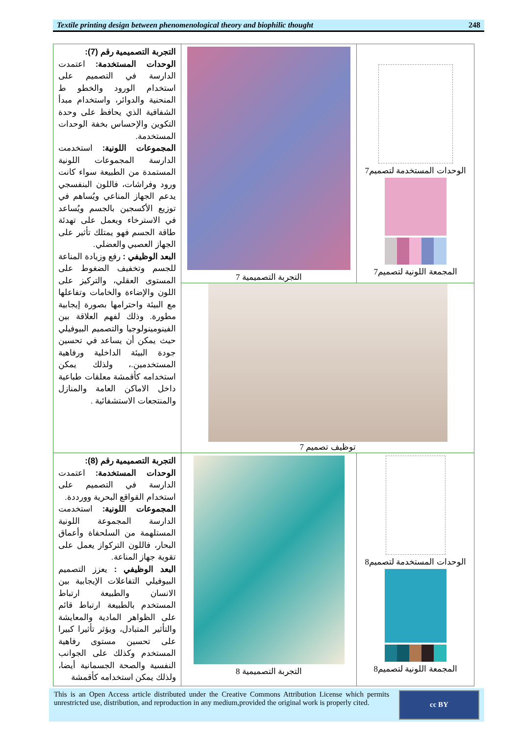Textile printing design between phenomenological theory and biophilic thought 248
| التجربة التصميمية رقم (7): الوحدات المستخدمة: اعتمدت الدارسة في التصميم على استخدام الورود والخطو ط المنحنية والدوائر، واستخدام مبدأ الشفافية الذي يحافظ على وحدة التكوين والإحساس بخفة الوحدات المستخدمة. المجموعات اللونية: استخدمت الدارسة المجموعات اللونية المستمدة من الطبيعة سواء كانت ورود وفراشات، فاللون البنفسجي يدعم الجهاز المناعي ويُساهم في توزيع الأكسجين بالجسم ويُساعد في الاسترخاء ويعمل على تهدئة طاقة الجسم فهو يمتلك تأثير على الجهاز العصبي والعضلي. البعد الوظيفي : رفع وزيادة المناعة للجسم وتخفيف الضغوط على المستوى العقلي، والتركيز على اللون والإضاءة والخامات وتفاعلها مع البيئة واحترامها بصورة إيجابية مطورة. وذلك لفهم العلاقة بين الفينومينولوجيا والتصميم البيوفيلي حيث يمكن أن يساعد في تحسين جودة البيئة الداخلية ورفاهية المستخدمين.، ولذلك يمكن استخدامه كأقمشة معلقات طباعية داخل الاماكن العامة والمنازل والمنتجعات الاستشفائية . | التجربة التصميمية 7 | الوحدات المستخدمة لتصميم7 المجمعة اللونية لتصميم7 |
| | توظيف تصميم 7 | |
| التجربة التصميمية رقم (8): الوحدات المستخدمة: اعتمدت الدارسة في التصميم على استخدام القواقع البحرية وورددة. المجموعات اللونية: استخدمت الدارسة المجموعة اللونية المستلهمة من السلحفاة وأعماق البحار، فاللون التركواز يعمل على تقوية جهاز المناعة. البعد الوظيفي : يعزز التصميم البيوفيلي التفاعلات الإيجابية بين الانسان والطبيعة ارتباط المستخدم بالطبيعة ارتباط قائم على الظواهر المادية والمعايشة والتأثير المتبادل، ويؤثر تأثيرا كبيرا على تحسين مستوى رفاهية المستخدم وكذلك على الجوانب النفسية والصحة الجسمانية أيضا، ولذلك يمكن استخدامه كأقمشة | التجربة التصميمية 8 | الوحدات المستخدمة لتصميم8 المجمعة اللونية لتصميم8 |
This is an Open Access article distributed under the Creative Commons Attribution License which permits unrestricted use, distribution, and reproduction in any medium,provided the original work is properly cited.
cc BY